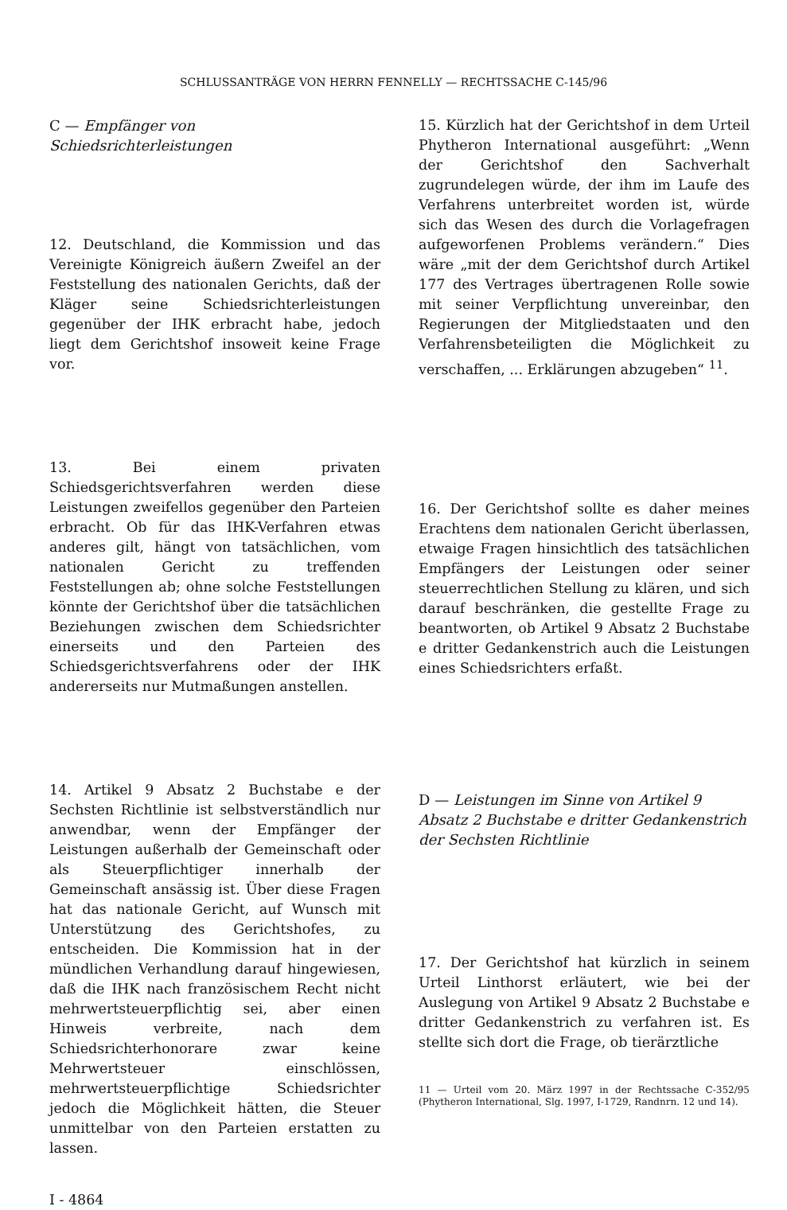SCHLUSSANTRÄGE VON HERRN FENNELLY — RECHTSSACHE C-145/96
C — Empfänger von Schiedsrichterleistungen
12. Deutschland, die Kommission und das Vereinigte Königreich äußern Zweifel an der Feststellung des nationalen Gerichts, daß der Kläger seine Schiedsrichterleistungen gegenüber der IHK erbracht habe, jedoch liegt dem Gerichtshof insoweit keine Frage vor.
13. Bei einem privaten Schiedsgerichtsverfahren werden diese Leistungen zweifellos gegenüber den Parteien erbracht. Ob für das IHK-Verfahren etwas anderes gilt, hängt von tatsächlichen, vom nationalen Gericht zu treffenden Feststellungen ab; ohne solche Feststellungen könnte der Gerichtshof über die tatsächlichen Beziehungen zwischen dem Schiedsrichter einerseits und den Parteien des Schiedsgerichtsverfahrens oder der IHK andererseits nur Mutmaßungen anstellen.
14. Artikel 9 Absatz 2 Buchstabe e der Sechsten Richtlinie ist selbstverständlich nur anwendbar, wenn der Empfänger der Leistungen außerhalb der Gemeinschaft oder als Steuerpflichtiger innerhalb der Gemeinschaft ansässig ist. Über diese Fragen hat das nationale Gericht, auf Wunsch mit Unterstützung des Gerichtshofes, zu entscheiden. Die Kommission hat in der mündlichen Verhandlung darauf hingewiesen, daß die IHK nach französischem Recht nicht mehrwertsteuerpflichtig sei, aber einen Hinweis verbreite, nach dem Schiedsrichterhonorare zwar keine Mehrwertsteuer einschlössen, mehrwertsteuerpflichtige Schiedsrichter jedoch die Möglichkeit hätten, die Steuer unmittelbar von den Parteien erstatten zu lassen.
I - 4864
15. Kürzlich hat der Gerichtshof in dem Urteil Phytheron International ausgeführt: „Wenn der Gerichtshof den Sachverhalt zugrundelegen würde, der ihm im Laufe des Verfahrens unterbreitet worden ist, würde sich das Wesen des durch die Vorlagefragen aufgeworfenen Problems verändern.“ Dies wäre „mit der dem Gerichtshof durch Artikel 177 des Vertrages übertragenen Rolle sowie mit seiner Verpflichtung unvereinbar, den Regierungen der Mitgliedstaaten und den Verfahrensbeteiligten die Möglichkeit zu verschaffen, ... Erklärungen abzugeben“ <sup>11</sup>.
16. Der Gerichtshof sollte es daher meines Erachtens dem nationalen Gericht überlassen, etwaige Fragen hinsichtlich des tatsächlichen Empfängers der Leistungen oder seiner steuerrechtlichen Stellung zu klären, und sich darauf beschränken, die gestellte Frage zu beantworten, ob Artikel 9 Absatz 2 Buchstabe e dritter Gedankenstrich auch die Leistungen eines Schiedsrichters erfaßt.
D — Leistungen im Sinne von Artikel 9 Absatz 2 Buchstabe e dritter Gedankenstrich der Sechsten Richtlinie
17. Der Gerichtshof hat kürzlich in seinem Urteil Linthorst erläutert, wie bei der Auslegung von Artikel 9 Absatz 2 Buchstabe e dritter Gedankenstrich zu verfahren ist. Es stellte sich dort die Frage, ob tierärztliche
11 — Urteil vom 20. März 1997 in der Rechtssache C-352/95 (Phytheron International, Slg. 1997, I-1729, Randnrn. 12 und 14).